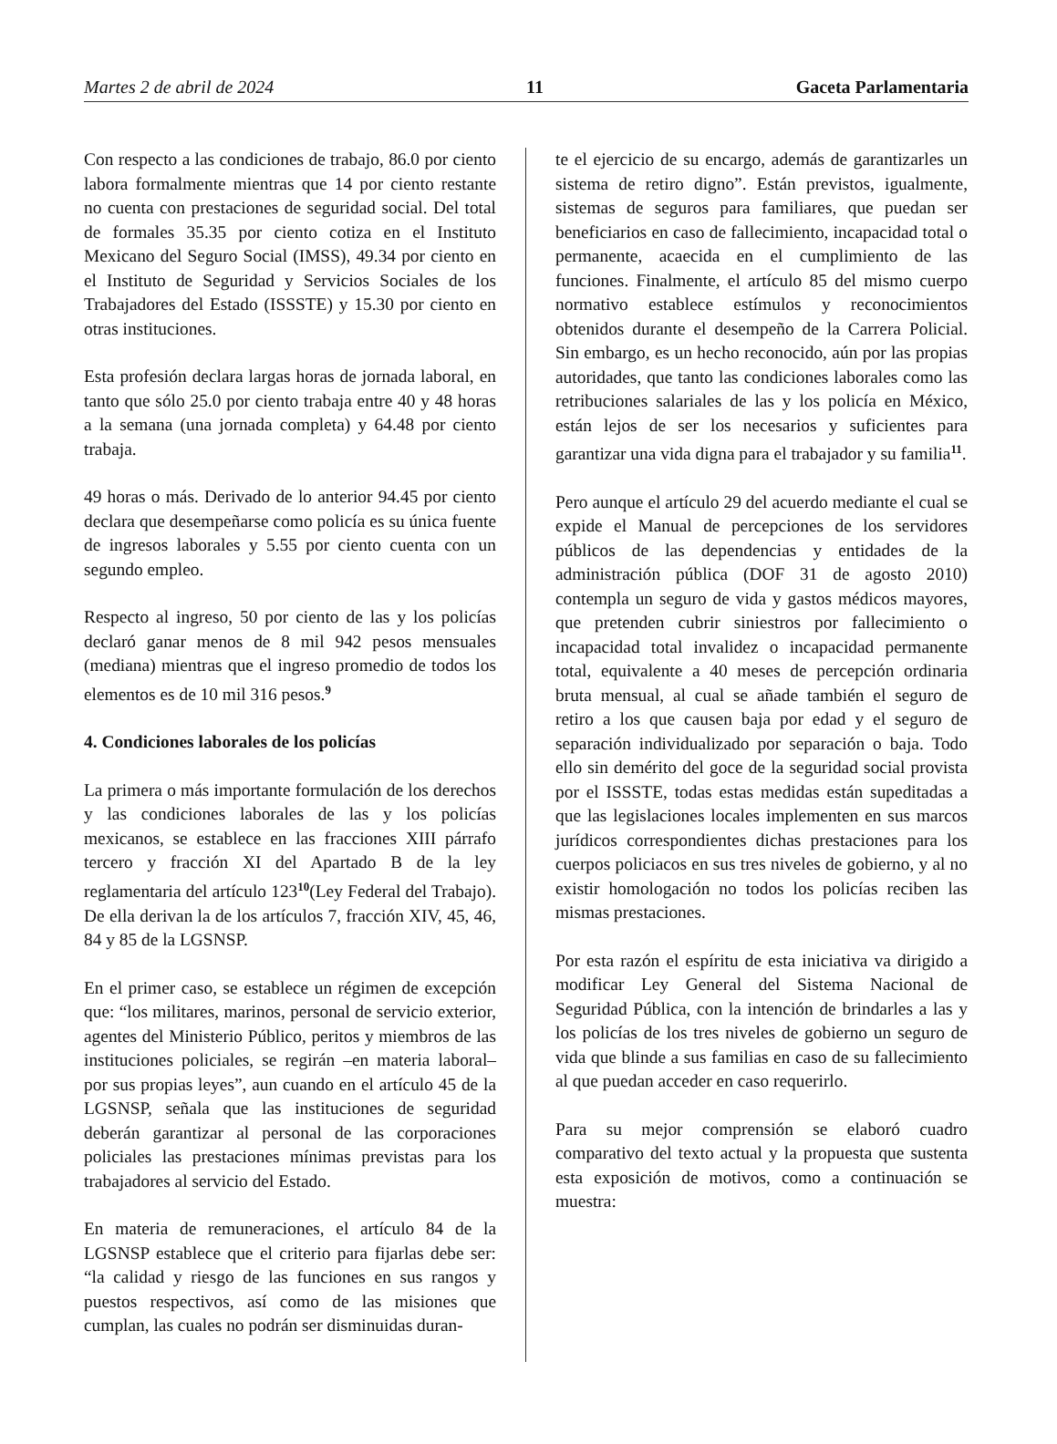Martes 2 de abril de 2024 11 Gaceta Parlamentaria
Con respecto a las condiciones de trabajo, 86.0 por ciento labora formalmente mientras que 14 por ciento restante no cuenta con prestaciones de seguridad social. Del total de formales 35.35 por ciento cotiza en el Instituto Mexicano del Seguro Social (IMSS), 49.34 por ciento en el Instituto de Seguridad y Servicios Sociales de los Trabajadores del Estado (ISSSTE) y 15.30 por ciento en otras instituciones.
Esta profesión declara largas horas de jornada laboral, en tanto que sólo 25.0 por ciento trabaja entre 40 y 48 horas a la semana (una jornada completa) y 64.48 por ciento trabaja.
49 horas o más. Derivado de lo anterior 94.45 por ciento declara que desempeñarse como policía es su única fuente de ingresos laborales y 5.55 por ciento cuenta con un segundo empleo.
Respecto al ingreso, 50 por ciento de las y los policías declaró ganar menos de 8 mil 942 pesos mensuales (mediana) mientras que el ingreso promedio de todos los elementos es de 10 mil 316 pesos.<sup>9</sup>
4. Condiciones laborales de los policías
La primera o más importante formulación de los derechos y las condiciones laborales de las y los policías mexicanos, se establece en las fracciones XIII párrafo tercero y fracción XI del Apartado B de la ley reglamentaria del artículo 123<sup>10</sup>(Ley Federal del Trabajo). De ella derivan la de los artículos 7, fracción XIV, 45, 46, 84 y 85 de la LGSNSP.
En el primer caso, se establece un régimen de excepción que: “los militares, marinos, personal de servicio exterior, agentes del Ministerio Público, peritos y miembros de las instituciones policiales, se regirán –en materia laboral– por sus propias leyes”, aun cuando en el artículo 45 de la LGSNSP, señala que las instituciones de seguridad deberán garantizar al personal de las corporaciones policiales las prestaciones mínimas previstas para los trabajadores al servicio del Estado.
En materia de remuneraciones, el artículo 84 de la LGSNSP establece que el criterio para fijarlas debe ser: “la calidad y riesgo de las funciones en sus rangos y puestos respectivos, así como de las misiones que cumplan, las cuales no podrán ser disminuidas duran-
te el ejercicio de su encargo, además de garantizarles un sistema de retiro digno”. Están previstos, igualmente, sistemas de seguros para familiares, que puedan ser beneficiarios en caso de fallecimiento, incapacidad total o permanente, acaecida en el cumplimiento de las funciones. Finalmente, el artículo 85 del mismo cuerpo normativo establece estímulos y reconocimientos obtenidos durante el desempeño de la Carrera Policial. Sin embargo, es un hecho reconocido, aún por las propias autoridades, que tanto las condiciones laborales como las retribuciones salariales de las y los policía en México, están lejos de ser los necesarios y suficientes para garantizar una vida digna para el trabajador y su familia<sup>11</sup>.
Pero aunque el artículo 29 del acuerdo mediante el cual se expide el Manual de percepciones de los servidores públicos de las dependencias y entidades de la administración pública (DOF 31 de agosto 2010) contempla un seguro de vida y gastos médicos mayores, que pretenden cubrir siniestros por fallecimiento o incapacidad total invalidez o incapacidad permanente total, equivalente a 40 meses de percepción ordinaria bruta mensual, al cual se añade también el seguro de retiro a los que causen baja por edad y el seguro de separación individualizado por separación o baja. Todo ello sin demérito del goce de la seguridad social provista por el ISSSTE, todas estas medidas están supeditadas a que las legislaciones locales implementen en sus marcos jurídicos correspondientes dichas prestaciones para los cuerpos policiacos en sus tres niveles de gobierno, y al no existir homologación no todos los policías reciben las mismas prestaciones.
Por esta razón el espíritu de esta iniciativa va dirigido a modificar Ley General del Sistema Nacional de Seguridad Pública, con la intención de brindarles a las y los policías de los tres niveles de gobierno un seguro de vida que blinde a sus familias en caso de su fallecimiento al que puedan acceder en caso requerirlo.
Para su mejor comprensión se elaboró cuadro comparativo del texto actual y la propuesta que sustenta esta exposición de motivos, como a continuación se muestra: